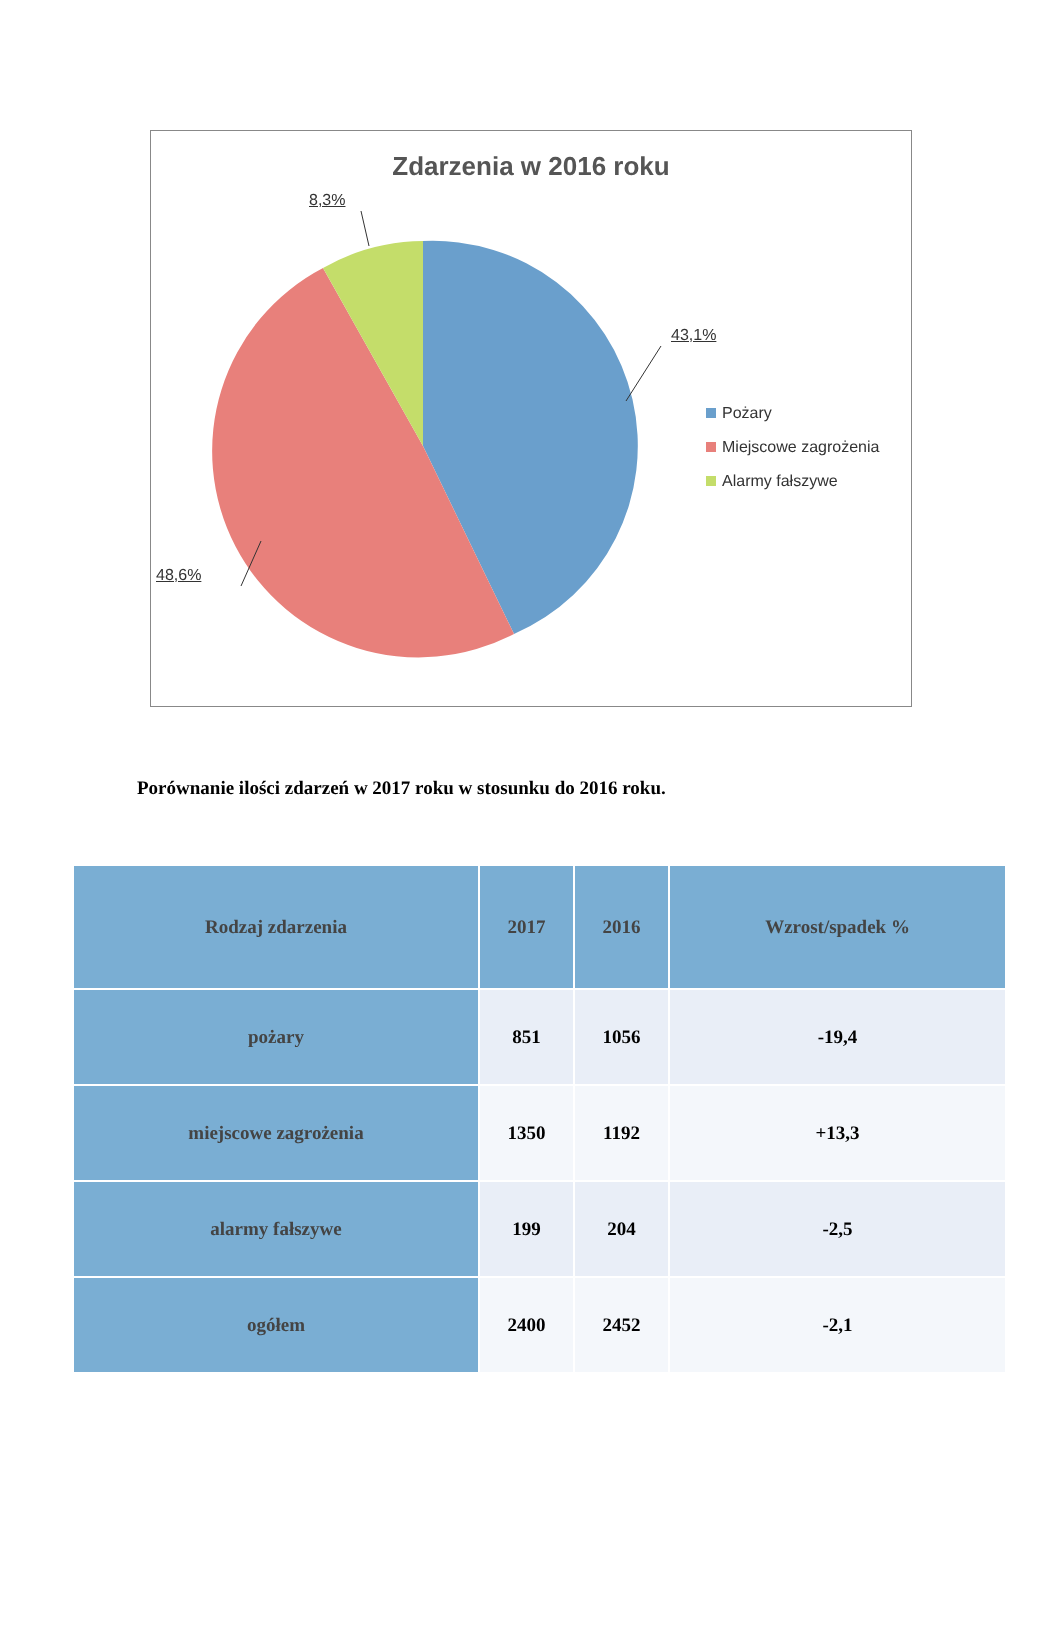Zdarzenia w 2016 roku
8,3%
43,1%
48,6%
Pożary
Miejscowe zagrożenia
Alarmy fałszywe
Porównanie ilości zdarzeń w 2017 roku w stosunku do 2016 roku.
| Rodzaj zdarzenia | 2017 | 2016 | Wzrost/spadek % |
| --- | --- | --- | --- |
| pożary | 851 | 1056 | -19,4 |
| miejscowe zagrożenia | 1350 | 1192 | +13,3 |
| alarmy fałszywe | 199 | 204 | -2,5 |
| ogółem | 2400 | 2452 | -2,1 |